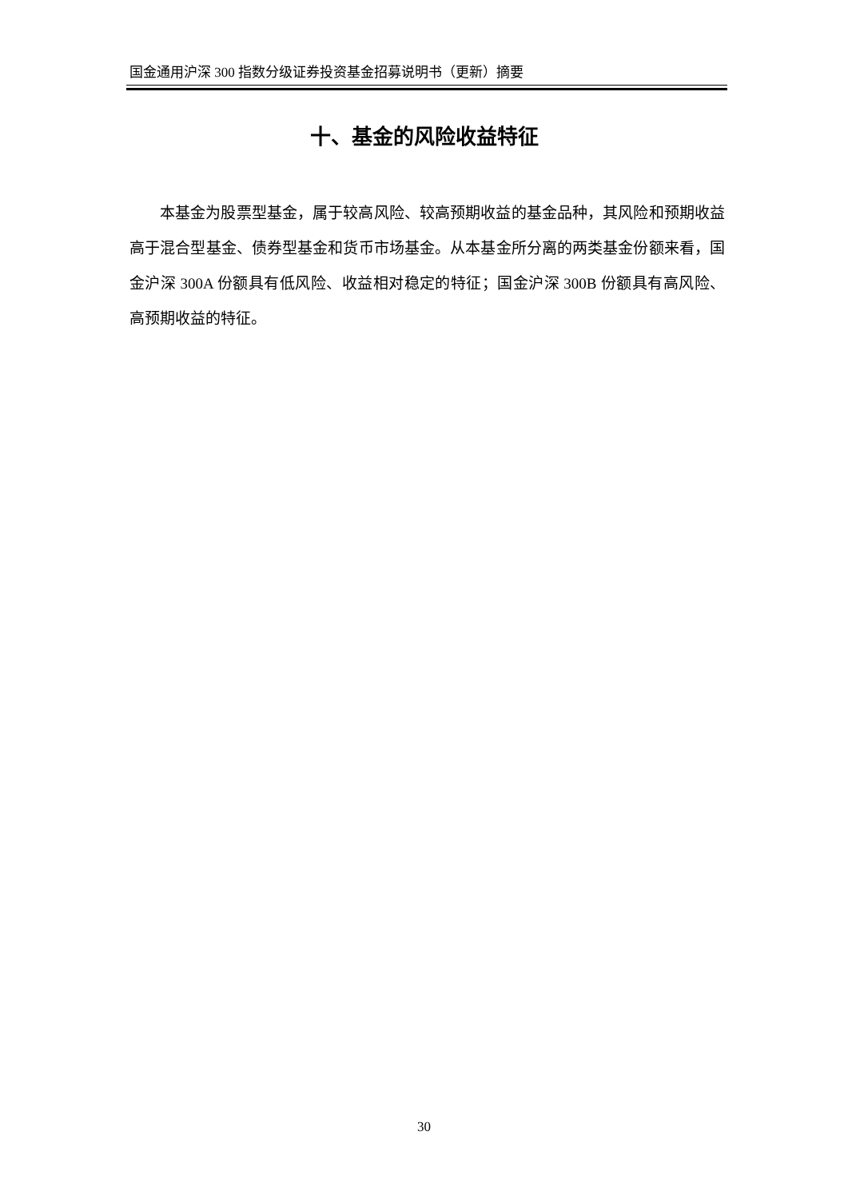国金通用沪深 300 指数分级证券投资基金招募说明书（更新）摘要
十、基金的风险收益特征
本基金为股票型基金，属于较高风险、较高预期收益的基金品种，其风险和预期收益高于混合型基金、债券型基金和货币市场基金。从本基金所分离的两类基金份额来看，国金沪深 300A 份额具有低风险、收益相对稳定的特征；国金沪深 300B 份额具有高风险、高预期收益的特征。
30